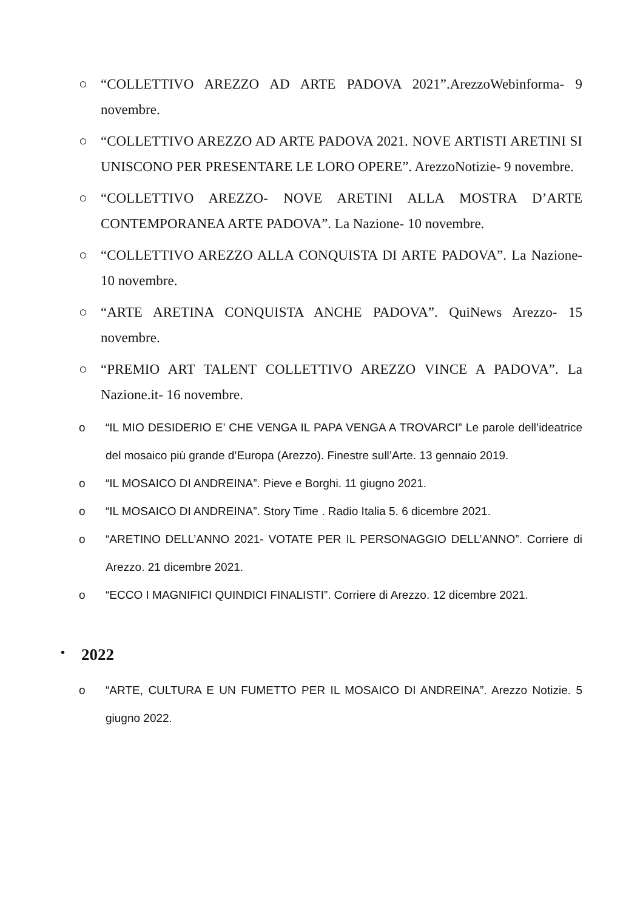○ “COLLETTIVO AREZZO AD ARTE PADOVA 2021”.ArezzoWebinforma- 9 novembre.
○ “COLLETTIVO AREZZO AD ARTE PADOVA 2021. NOVE ARTISTI ARETINI SI UNISCONO PER PRESENTARE LE LORO OPERE”. ArezzoNotizie- 9 novembre.
○ “COLLETTIVO AREZZO- NOVE ARETINI ALLA MOSTRA D’ARTE CONTEMPORANEA ARTE PADOVA”. La Nazione- 10 novembre.
○ “COLLETTIVO AREZZO ALLA CONQUISTA DI ARTE PADOVA”. La Nazione- 10 novembre.
○ “ARTE ARETINA CONQUISTA ANCHE PADOVA”. QuiNews Arezzo- 15 novembre.
○ “PREMIO ART TALENT COLLETTIVO AREZZO VINCE A PADOVA”. La Nazione.it- 16 novembre.
o “IL MIO DESIDERIO E’ CHE VENGA IL PAPA VENGA A TROVARCI” Le parole dell’ideatrice del mosaico più grande d’Europa (Arezzo). Finestre sull’Arte. 13 gennaio 2019.
o “IL MOSAICO DI ANDREINA”. Pieve e Borghi. 11 giugno 2021.
o “IL MOSAICO DI ANDREINA”. Story Time . Radio Italia 5. 6 dicembre 2021.
o “ARETINO DELL’ANNO 2021- VOTATE PER IL PERSONAGGIO DELL’ANNO”. Corriere di Arezzo. 21 dicembre 2021.
o “ECCO I MAGNIFICI QUINDICI FINALISTI”. Corriere di Arezzo. 12 dicembre 2021.
• 2022
o “ARTE, CULTURA E UN FUMETTO PER IL MOSAICO DI ANDREINA”. Arezzo Notizie. 5 giugno 2022.